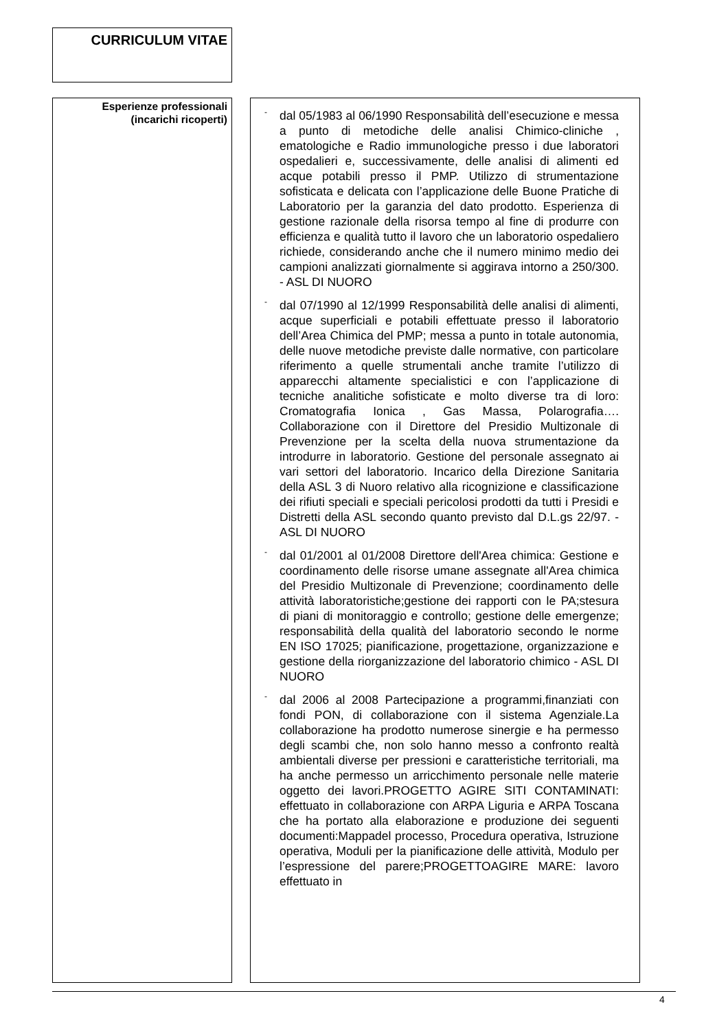CURRICULUM VITAE
Esperienze professionali
(incarichi ricoperti)
-
dal 05/1983 al 06/1990 Responsabilità dell’esecuzione e messa a punto di metodiche delle analisi Chimico-cliniche , ematologiche e Radio immunologiche presso i due laboratori ospedalieri e, successivamente, delle analisi di alimenti ed acque potabili presso il PMP. Utilizzo di strumentazione sofisticata e delicata con l’applicazione delle Buone Pratiche di Laboratorio per la garanzia del dato prodotto. Esperienza di gestione razionale della risorsa tempo al fine di produrre con efficienza e qualità tutto il lavoro che un laboratorio ospedaliero richiede, considerando anche che il numero minimo medio dei campioni analizzati giornalmente si aggirava intorno a 250/300. - ASL DI NUORO
-
dal 07/1990 al 12/1999 Responsabilità delle analisi di alimenti, acque superficiali e potabili effettuate presso il laboratorio dell’Area Chimica del PMP; messa a punto in totale autonomia, delle nuove metodiche previste dalle normative, con particolare riferimento a quelle strumentali anche tramite l’utilizzo di apparecchi altamente specialistici e con l’applicazione di tecniche analitiche sofisticate e molto diverse tra di loro: Cromatografia Ionica , Gas Massa, Polarografia…. Collaborazione con il Direttore del Presidio Multizonale di Prevenzione per la scelta della nuova strumentazione da introdurre in laboratorio. Gestione del personale assegnato ai vari settori del laboratorio. Incarico della Direzione Sanitaria della ASL 3 di Nuoro relativo alla ricognizione e classificazione dei rifiuti speciali e speciali pericolosi prodotti da tutti i Presidi e Distretti della ASL secondo quanto previsto dal D.L.gs 22/97. - ASL DI NUORO
-
dal 01/2001 al 01/2008 Direttore dell'Area chimica: Gestione e coordinamento delle risorse umane assegnate all'Area chimica del Presidio Multizonale di Prevenzione; coordinamento delle attività laboratoristiche;gestione dei rapporti con le PA;stesura di piani di monitoraggio e controllo; gestione delle emergenze; responsabilità della qualità del laboratorio secondo le norme EN ISO 17025; pianificazione, progettazione, organizzazione e gestione della riorganizzazione del laboratorio chimico - ASL DI NUORO
-
dal 2006 al 2008 Partecipazione a programmi,finanziati con fondi PON, di collaborazione con il sistema Agenziale.La collaborazione ha prodotto numerose sinergie e ha permesso degli scambi che, non solo hanno messo a confronto realtà ambientali diverse per pressioni e caratteristiche territoriali, ma ha anche permesso un arricchimento personale nelle materie oggetto dei lavori.PROGETTO AGIRE SITI CONTAMINATI: effettuato in collaborazione con ARPA Liguria e ARPA Toscana che ha portato alla elaborazione e produzione dei seguenti documenti:Mappadel processo, Procedura operativa, Istruzione operativa, Moduli per la pianificazione delle attività, Modulo per l’espressione del parere;PROGETTOAGIRE MARE: lavoro effettuato in
4